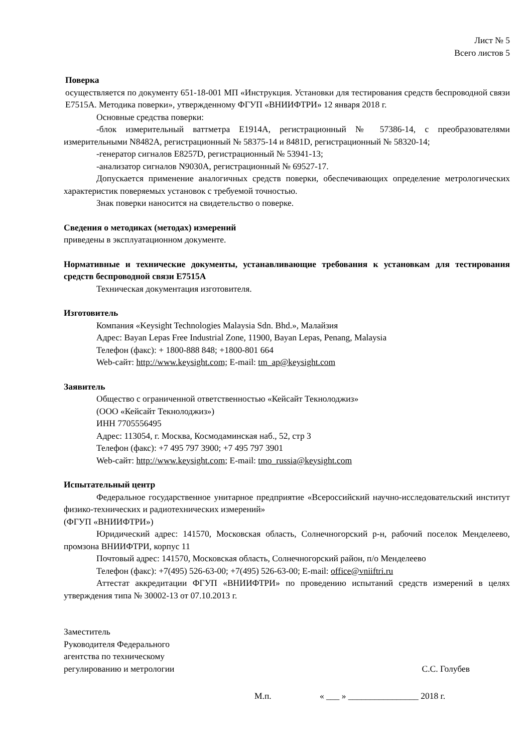Лист № 5
Всего листов 5
Поверка
осуществляется по документу 651-18-001 МП «Инструкция. Установки для тестирования средств беспроводной связи E7515A. Методика поверки», утвержденному ФГУП «ВНИИФТРИ» 12 января 2018 г.
Основные средства поверки:
-блок измерительный ваттметра E1914A, регистрационный № 57386-14, с преобразователями измерительными N8482A, регистрационный № 58375-14 и 8481D, регистрационный № 58320-14;
-генератор сигналов E8257D, регистрационный № 53941-13;
-анализатор сигналов N9030A, регистрационный № 69527-17.
Допускается применение аналогичных средств поверки, обеспечивающих определение метрологических характеристик поверяемых установок с требуемой точностью.
Знак поверки наносится на свидетельство о поверке.
Сведения о методиках (методах) измерений
приведены в эксплуатационном документе.
Нормативные и технические документы, устанавливающие требования к установкам для тестирования средств беспроводной связи E7515A
Техническая документация изготовителя.
Изготовитель
Компания «Keysight Technologies Malaysia Sdn. Bhd.», Малайзия
Адрес: Bayan Lepas Free Industrial Zone, 11900, Bayan Lepas, Penang, Malaysia
Телефон (факс): + 1800-888 848; +1800-801 664
Web-сайт: http://www.keysight.com; E-mail: tm_ap@keysight.com
Заявитель
Общество с ограниченной ответственностью «Кейсайт Текнолоджиз»
(ООО «Кейсайт Текнолоджиз»)
ИНН 7705556495
Адрес: 113054, г. Москва, Космодаминская наб., 52, стр 3
Телефон (факс): +7 495 797 3900; +7 495 797 3901
Web-сайт: http://www.keysight.com; E-mail: tmo_russia@keysight.com
Испытательный центр
Федеральное государственное унитарное предприятие «Всероссийский научно-исследовательский институт физико-технических и радиотехнических измерений»
(ФГУП «ВНИИФТРИ»)
Юридический адрес: 141570, Московская область, Солнечногорский р-н, рабочий поселок Менделеево, промзона ВНИИФТРИ, корпус 11
Почтовый адрес: 141570, Московская область, Солнечногорский район, п/о Менделеево
Телефон (факс): +7(495) 526-63-00; +7(495) 526-63-00; E-mail: office@vniiftri.ru
Аттестат аккредитации ФГУП «ВНИИФТРИ» по проведению испытаний средств измерений в целях утверждения типа № 30002-13 от 07.10.2013 г.
Заместитель
Руководителя Федерального
агентства по техническому
регулированию и метрологии
С.С. Голубев
М.п. « ___ » ________________ 2018 г.